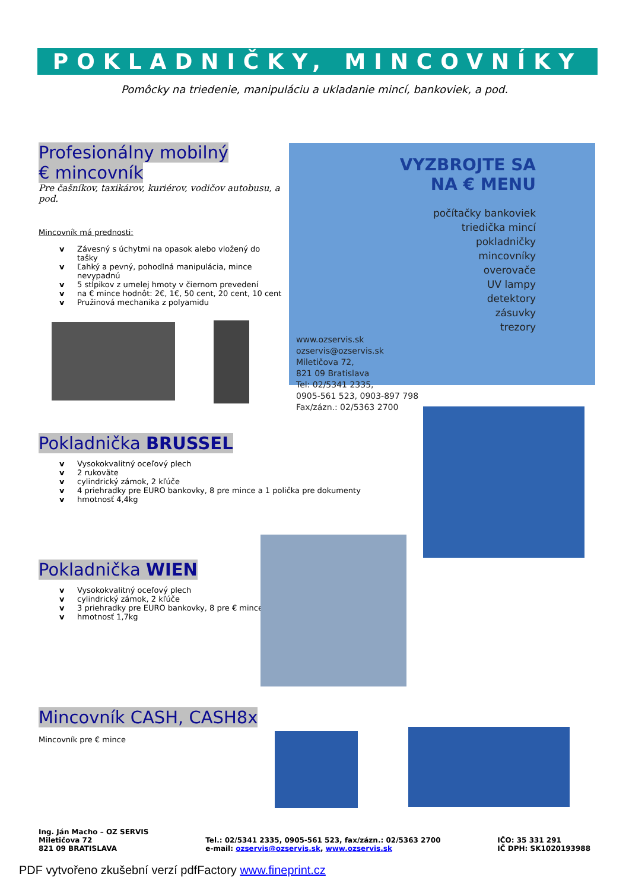POKLADNIČKY, MINCOVNÍKY
Pomôcky na triedenie, manipuláciu a ukladanie mincí, bankoviek, a pod.
Profesionálny mobilný
€ mincovník
Pre čašníkov, taxikárov, kuriérov, vodičov autobusu, a pod.
Mincovník má prednosti:
v Závesný s úchytmi na opasok alebo vložený do tašky
v Ľahký a pevný, pohodlná manipulácia, mince nevypadnú
v 5 stĺpikov z umelej hmoty v čiernom prevedení
v na € mince hodnôt: 2€, 1€, 50 cent, 20 cent, 10 cent
v Pružinová mechanika z polyamidu
VYZBROJTE SA NA € MENU
počítačky bankoviek
triedička mincí
pokladničky
mincovníky
overovače
UV lampy
detektory
zásuvky
trezory
www.ozservis.sk
ozservis@ozservis.sk
Miletičova 72,
821 09 Bratislava
Tel: 02/5341 2335,
0905-561 523, 0903-897 798
Fax/zázn.: 02/5363 2700
Pokladnička BRUSSEL
v Vysokokvalitný oceľový plech
v 2 rukoväte
v cylindrický zámok, 2 kľúče
v 4 priehradky pre EURO bankovky, 8 pre mince a 1 polička pre dokumenty
v hmotnosť 4,4kg
Pokladnička WIEN
v Vysokokvalitný oceľový plech
v cylindrický zámok, 2 kľúče
v 3 priehradky pre EURO bankovky, 8 pre € mince
v hmotnosť 1,7kg
Mincovník CASH, CASH8x
Mincovník pre € mince
Ing. Ján Macho – OZ SERVIS
Miletičova 72
821 09 BRATISLAVA
Tel.: 02/5341 2335, 0905-561 523, fax/zázn.: 02/5363 2700
e-mail: ozservis@ozservis.sk, www.ozservis.sk
IČO: 35 331 291
IČ DPH: SK1020193988
PDF vytvořeno zkušební verzí pdfFactory www.fineprint.cz